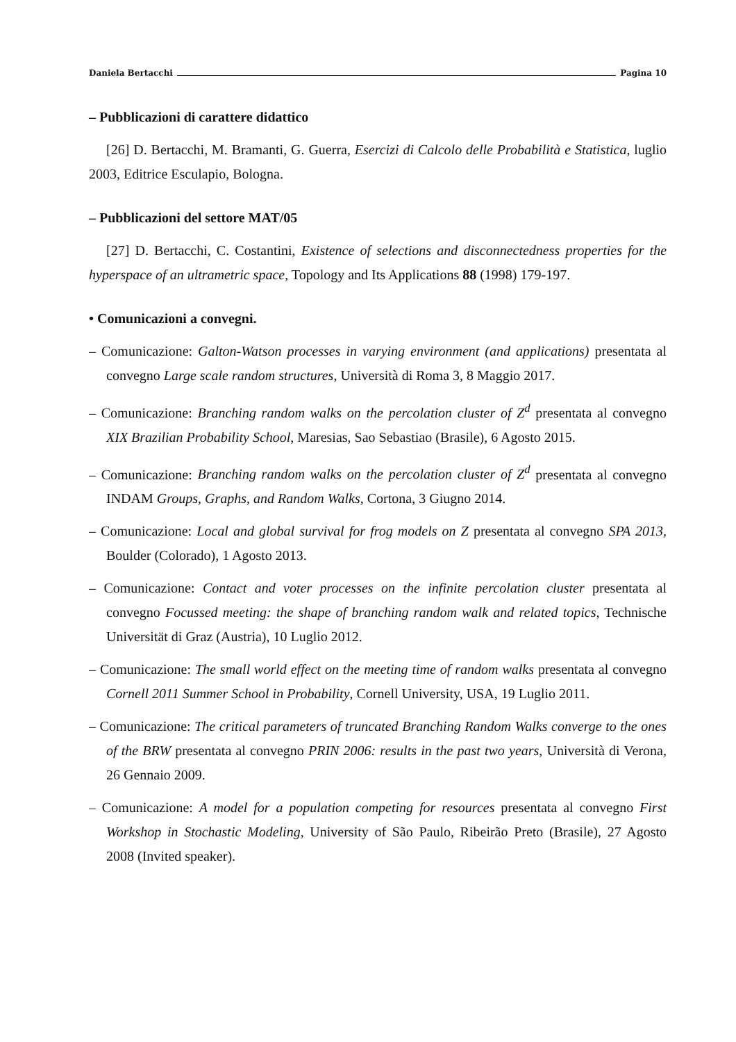Daniela Bertacchi Pagina 10
– Pubblicazioni di carattere didattico
[26] D. Bertacchi, M. Bramanti, G. Guerra, Esercizi di Calcolo delle Probabilità e Statistica, luglio 2003, Editrice Esculapio, Bologna.
– Pubblicazioni del settore MAT/05
[27] D. Bertacchi, C. Costantini, Existence of selections and disconnectedness properties for the hyperspace of an ultrametric space, Topology and Its Applications 88 (1998) 179-197.
• Comunicazioni a convegni.
– Comunicazione: Galton-Watson processes in varying environment (and applications) presentata al convegno Large scale random structures, Università di Roma 3, 8 Maggio 2017.
– Comunicazione: Branching random walks on the percolation cluster of Z<sup>d</sup> presentata al convegno XIX Brazilian Probability School, Maresias, Sao Sebastiao (Brasile), 6 Agosto 2015.
– Comunicazione: Branching random walks on the percolation cluster of Z<sup>d</sup> presentata al convegno INDAM Groups, Graphs, and Random Walks, Cortona, 3 Giugno 2014.
– Comunicazione: Local and global survival for frog models on Z presentata al convegno SPA 2013, Boulder (Colorado), 1 Agosto 2013.
– Comunicazione: Contact and voter processes on the infinite percolation cluster presentata al convegno Focussed meeting: the shape of branching random walk and related topics, Technische Universität di Graz (Austria), 10 Luglio 2012.
– Comunicazione: The small world effect on the meeting time of random walks presentata al convegno Cornell 2011 Summer School in Probability, Cornell University, USA, 19 Luglio 2011.
– Comunicazione: The critical parameters of truncated Branching Random Walks converge to the ones of the BRW presentata al convegno PRIN 2006: results in the past two years, Università di Verona, 26 Gennaio 2009.
– Comunicazione: A model for a population competing for resources presentata al convegno First Workshop in Stochastic Modeling, University of São Paulo, Ribeirão Preto (Brasile), 27 Agosto 2008 (Invited speaker).